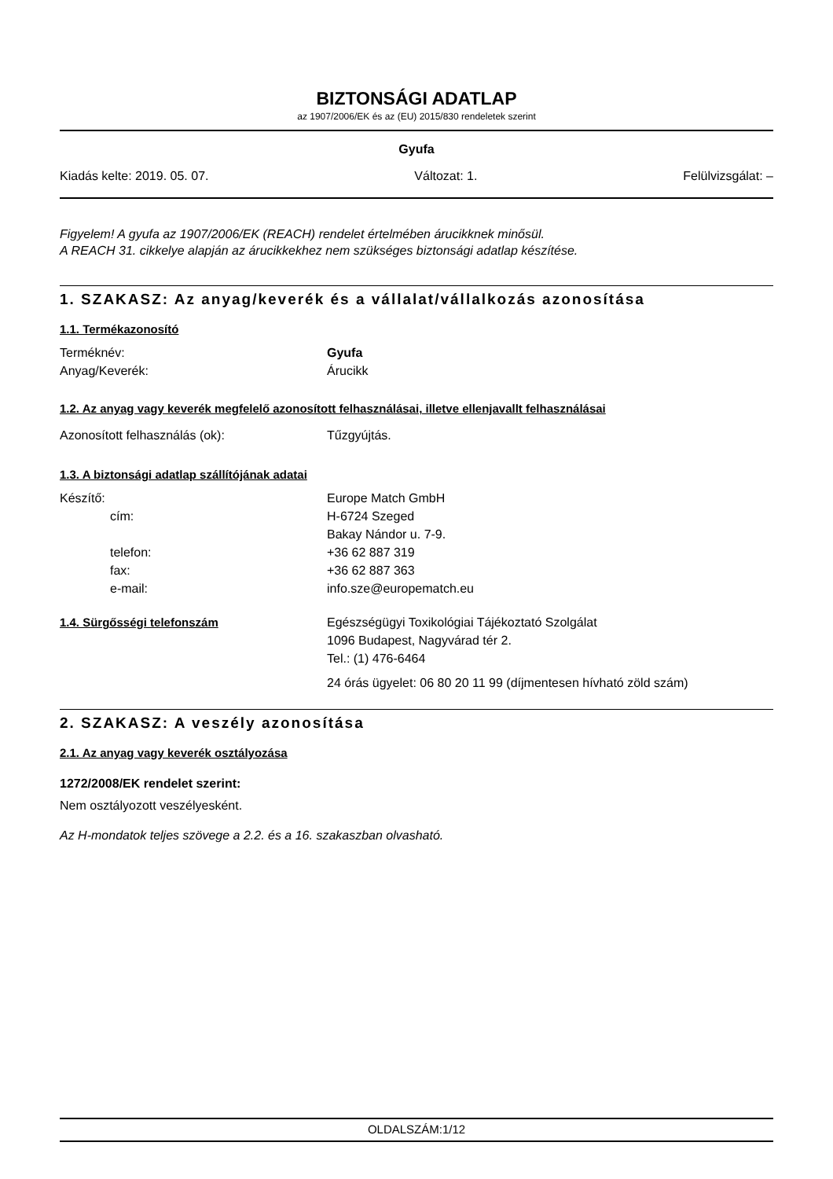BIZTONSÁGI ADATLAP
az 1907/2006/EK és az (EU) 2015/830 rendeletek szerint
Gyufa
Kiadás kelte: 2019. 05. 07. Változat: 1. Felülvizsgálat: –
Figyelem! A gyufa az 1907/2006/EK (REACH) rendelet értelmében árucikknek minősül.
A REACH 31. cikkelye alapján az árucikkekhez nem szükséges biztonsági adatlap készítése.
1. SZAKASZ: Az anyag/keverék és a vállalat/vállalkozás azonosítása
1.1. Termékazonosító
Terméknév: Gyufa
Anyag/Keverék: Árucikk
1.2. Az anyag vagy keverék megfelelő azonosított felhasználásai, illetve ellenjavallt felhasználásai
Azonosított felhasználás (ok): Tűzgyújtás.
1.3. A biztonsági adatlap szállítójának adatai
Készítő: Europe Match GmbH
cím: H-6724 Szeged
Bakay Nándor u. 7-9.
telefon: +36 62 887 319
fax: +36 62 887 363
e-mail: info.sze@europematch.eu
1.4. Sürgősségi telefonszám Egészségügyi Toxikológiai Tájékoztató Szolgálat
1096 Budapest, Nagyvárad tér 2.
Tel.: (1) 476-6464
24 órás ügyelet: 06 80 20 11 99 (díjmentesen hívható zöld szám)
2. SZAKASZ: A veszély azonosítása
2.1. Az anyag vagy keverék osztályozása
1272/2008/EK rendelet szerint:
Nem osztályozott veszélyesként.
Az H-mondatok teljes szövege a 2.2. és a 16. szakaszban olvasható.
OLDALSZÁM:1/12